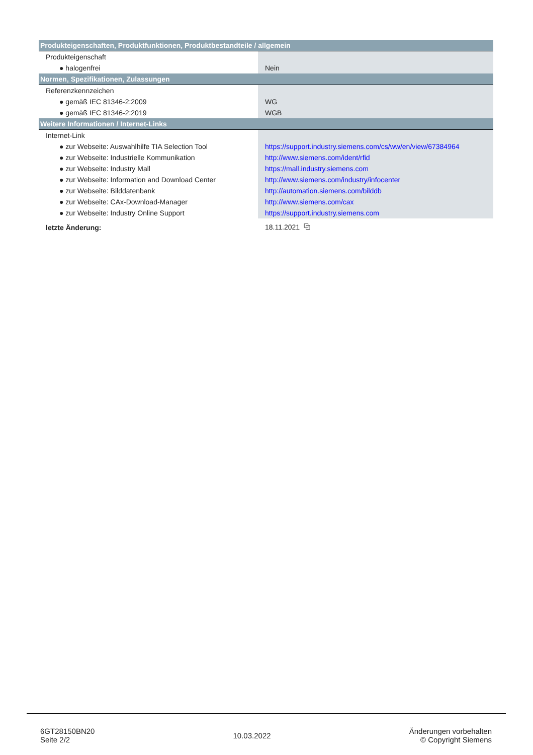| Produkteigenschaften, Produktfunktionen, Produktbestandteile / allgemein | |
| --- | --- |
| Produkteigenschaft | |
| ● halogenfrei | Nein |
| Normen, Spezifikationen, Zulassungen | |
| Referenzkennzeichen | |
| ● gemäß IEC 81346-2:2009 | WG |
| ● gemäß IEC 81346-2:2019 | WGB |
| Weitere Informationen / Internet-Links | |
| Internet-Link | |
| ● zur Webseite: Auswahlhilfe TIA Selection Tool | https://support.industry.siemens.com/cs/ww/en/view/67384964 |
| ● zur Webseite: Industrielle Kommunikation | http://www.siemens.com/ident/rfid |
| ● zur Webseite: Industry Mall | https://mall.industry.siemens.com |
| ● zur Webseite: Information and Download Center | http://www.siemens.com/industry/infocenter |
| ● zur Webseite: Bilddatenbank | http://automation.siemens.com/bilddb |
| ● zur Webseite: CAx-Download-Manager | http://www.siemens.com/cax |
| ● zur Webseite: Industry Online Support | https://support.industry.siemens.com |
| letzte Änderung: | 18.11.2021 ⧉ |
6GT28150BN20
Seite 2/2
10.03.2022
Änderungen vorbehalten
© Copyright Siemens